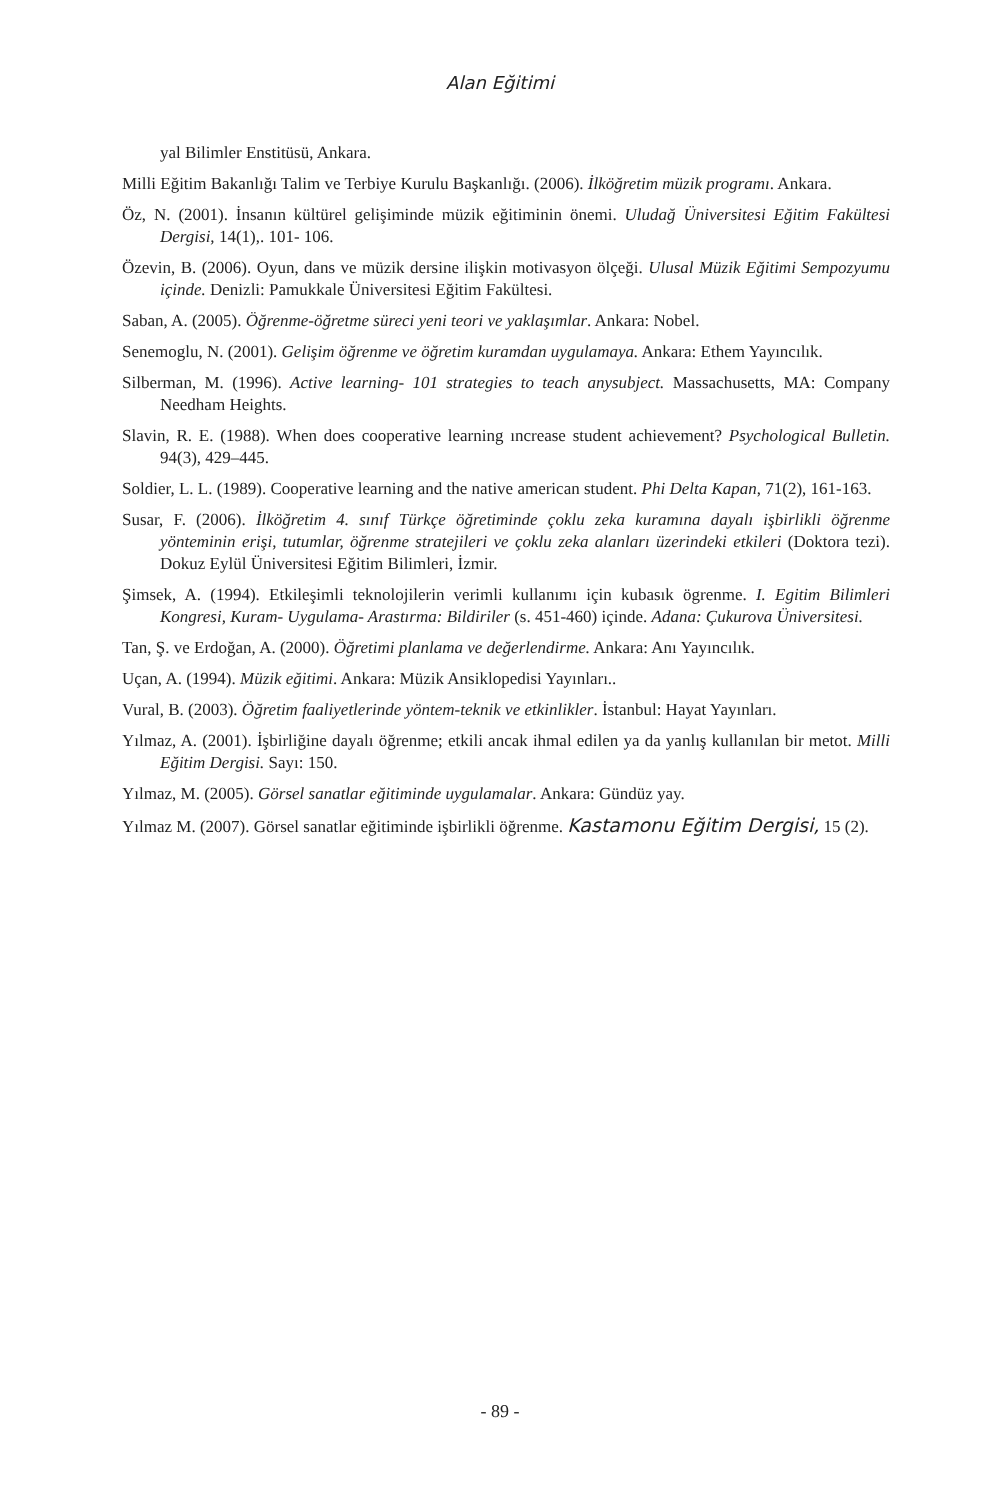Alan Eğitimi
yal Bilimler Enstitüsü, Ankara.
Milli Eğitim Bakanlığı Talim ve Terbiye Kurulu Başkanlığı. (2006). İlköğretim müzik programı. Ankara.
Öz, N. (2001). İnsanın kültürel gelişiminde müzik eğitiminin önemi. Uludağ Üniversitesi Eğitim Fakültesi Dergisi, 14(1),. 101- 106.
Özevin, B. (2006). Oyun, dans ve müzik dersine ilişkin motivasyon ölçeği. Ulusal Müzik Eğitimi Sempozyumu içinde. Denizli: Pamukkale Üniversitesi Eğitim Fakültesi.
Saban, A. (2005). Öğrenme-öğretme süreci yeni teori ve yaklaşımlar. Ankara: Nobel.
Senemoglu, N. (2001). Gelişim öğrenme ve öğretim kuramdan uygulamaya. Ankara: Ethem Yayıncılık.
Silberman, M. (1996). Active learning- 101 strategies to teach anysubject. Massachusetts, MA: Company Needham Heights.
Slavin, R. E. (1988). When does cooperative learning ıncrease student achievement? Psychological Bulletin. 94(3), 429–445.
Soldier, L. L. (1989). Cooperative learning and the native american student. Phi Delta Kapan, 71(2), 161-163.
Susar, F. (2006). İlköğretim 4. sınıf Türkçe öğretiminde çoklu zeka kuramına dayalı işbirlikli öğrenme yönteminin erişi, tutumlar, öğrenme stratejileri ve çoklu zeka alanları üzerindeki etkileri (Doktora tezi). Dokuz Eylül Üniversitesi Eğitim Bilimleri, İzmir.
Şimsek, A. (1994). Etkileşimli teknolojilerin verimli kullanımı için kubasık ögrenme. I. Egitim Bilimleri Kongresi, Kuram- Uygulama- Arastırma: Bildiriler (s. 451-460) içinde. Adana: Çukurova Üniversitesi.
Tan, Ş. ve Erdoğan, A. (2000). Öğretimi planlama ve değerlendirme. Ankara: Anı Yayıncılık.
Uçan, A. (1994). Müzik eğitimi. Ankara: Müzik Ansiklopedisi Yayınları..
Vural, B. (2003). Öğretim faaliyetlerinde yöntem-teknik ve etkinlikler. İstanbul: Hayat Yayınları.
Yılmaz, A. (2001). İşbirliğine dayalı öğrenme; etkili ancak ihmal edilen ya da yanlış kullanılan bir metot. Milli Eğitim Dergisi. Sayı: 150.
Yılmaz, M. (2005). Görsel sanatlar eğitiminde uygulamalar. Ankara: Gündüz yay.
Yılmaz M. (2007). Görsel sanatlar eğitiminde işbirlikli öğrenme. Kastamonu Eğitim Dergisi, 15 (2).
- 89 -